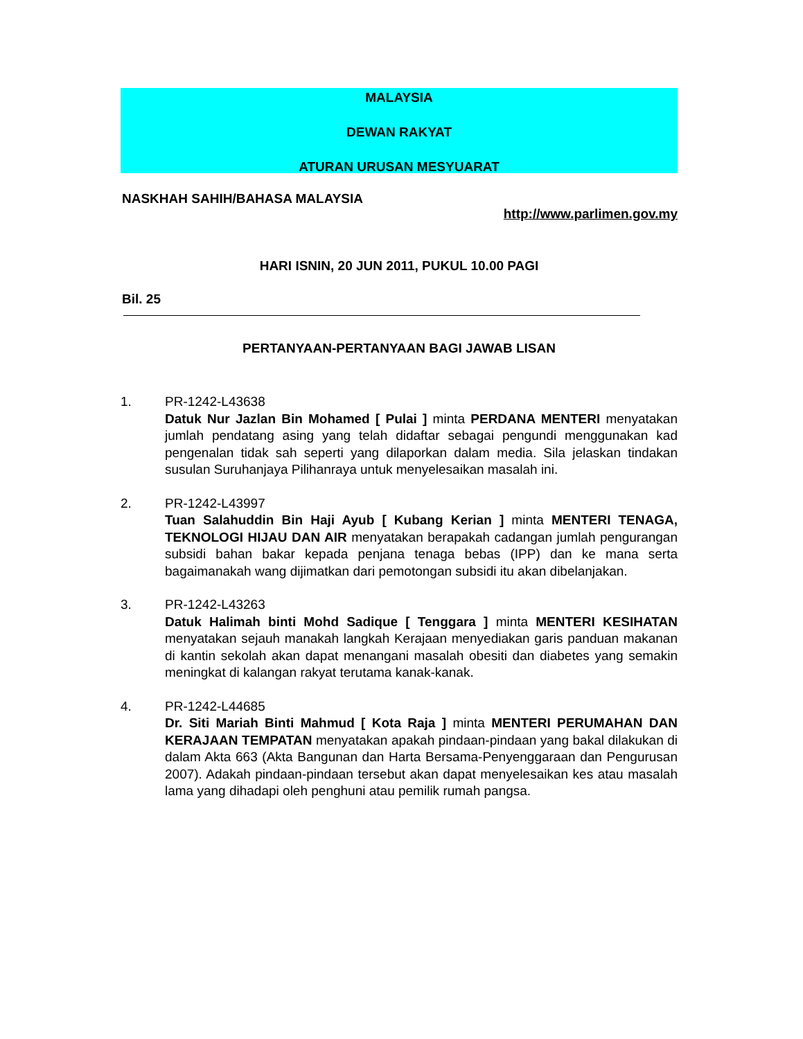MALAYSIA
DEWAN RAKYAT
ATURAN URUSAN MESYUARAT
NASKHAH SAHIH/BAHASA MALAYSIA
http://www.parlimen.gov.my
HARI ISNIN, 20 JUN 2011, PUKUL 10.00 PAGI
Bil. 25
PERTANYAAN-PERTANYAAN BAGI JAWAB LISAN
1. PR-1242-L43638
Datuk Nur Jazlan Bin Mohamed [ Pulai ] minta PERDANA MENTERI menyatakan jumlah pendatang asing yang telah didaftar sebagai pengundi menggunakan kad pengenalan tidak sah seperti yang dilaporkan dalam media. Sila jelaskan tindakan susulan Suruhanjaya Pilihanraya untuk menyelesaikan masalah ini.
2. PR-1242-L43997
Tuan Salahuddin Bin Haji Ayub [ Kubang Kerian ] minta MENTERI TENAGA, TEKNOLOGI HIJAU DAN AIR menyatakan berapakah cadangan jumlah pengurangan subsidi bahan bakar kepada penjana tenaga bebas (IPP) dan ke mana serta bagaimanakah wang dijimatkan dari pemotongan subsidi itu akan dibelanjakan.
3. PR-1242-L43263
Datuk Halimah binti Mohd Sadique [ Tenggara ] minta MENTERI KESIHATAN menyatakan sejauh manakah langkah Kerajaan menyediakan garis panduan makanan di kantin sekolah akan dapat menangani masalah obesiti dan diabetes yang semakin meningkat di kalangan rakyat terutama kanak-kanak.
4. PR-1242-L44685
Dr. Siti Mariah Binti Mahmud [ Kota Raja ] minta MENTERI PERUMAHAN DAN KERAJAAN TEMPATAN menyatakan apakah pindaan-pindaan yang bakal dilakukan di dalam Akta 663 (Akta Bangunan dan Harta Bersama-Penyenggaraan dan Pengurusan 2007). Adakah pindaan-pindaan tersebut akan dapat menyelesaikan kes atau masalah lama yang dihadapi oleh penghuni atau pemilik rumah pangsa.